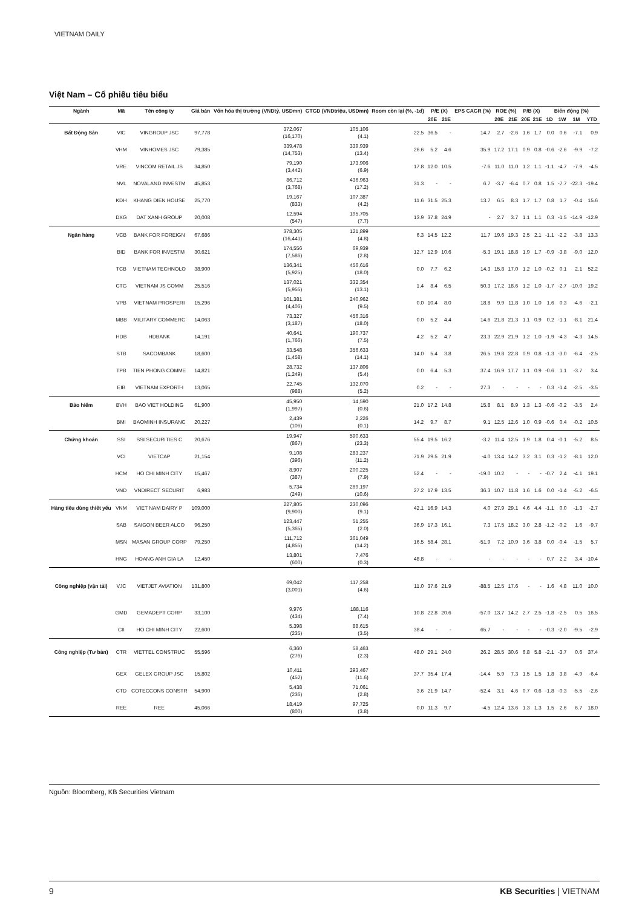VIETNAM DAILY
Việt Nam – Cổ phiếu tiêu biểu
| Ngành | Mã | Tên công ty | Giá bán | Vốn hóa thị trường (VNDtỷ, USDmn) | GTGD (VNDtriệu, USDmn) | Room còn lại (%, -1d) | P/E (X) | | EPS CAGR (%) | ROE (%) | | P/B (X) | | Biến động (%) | | | |
| --- | --- | --- | --- | --- | --- | --- | --- | --- | --- | --- | --- | --- | --- | --- | --- | --- | --- |
| | | | | | | | 20E | 21E | | 20E | 21E | 20E | 21E | 1D | 1W | 1M | YTD |
| Bất Động Sản | VIC | VINGROUP JSC | 97,778 | 372,067 (16,170) | 105,106 (4.1) | 22.5 | 36.5 | - | 14.7 | 2.7 | -2.6 | 1.6 | 1.7 | 0.0 | 0.6 | -7.1 | 0.9 |
| | VHM | VINHOMES JSC | 79,385 | 339,478 (14,753) | 339,939 (13.4) | 26.6 | 5.2 | 4.6 | 35.9 | 17.2 | 17.1 | 0.9 | 0.8 | -0.6 | -2.6 | -9.9 | -7.2 |
| | VRE | VINCOM RETAIL JS | 34,850 | 79,190 (3,442) | 173,906 (6.9) | 17.8 | 12.0 | 10.5 | -7.6 | 11.0 | 11.0 | 1.2 | 1.1 | -1.1 | -4.7 | -7.9 | -4.5 |
| | NVL | NOVALAND INVESTM | 45,853 | 86,712 (3,768) | 436,963 (17.2) | 31.3 | - | - | 6.7 | -3.7 | -6.4 | 0.7 | 0.8 | 1.5 | -7.7 | -22.3 | -19.4 |
| | KDH | KHANG DIEN HOUSE | 25,770 | 19,167 (833) | 107,387 (4.2) | 11.6 | 31.5 | 25.3 | 13.7 | 6.5 | 8.3 | 1.7 | 1.7 | 0.8 | 1.7 | -0.4 | 15.6 |
| | DXG | DAT XANH GROUP | 20,008 | 12,594 (547) | 195,705 (7.7) | 13.9 | 37.8 | 24.9 | - | 2.7 | 3.7 | 1.1 | 1.1 | 0.3 | -1.5 | -14.9 | -12.9 |
| Ngân hàng | VCB | BANK FOR FOREIGN | 67,686 | 378,305 (16,441) | 121,899 (4.8) | 6.3 | 14.5 | 12.2 | 11.7 | 19.6 | 19.3 | 2.5 | 2.1 | -1.1 | -2.2 | -3.8 | 13.3 |
| | BID | BANK FOR INVESTM | 30,621 | 174,556 (7,586) | 69,939 (2.8) | 12.7 | 12.9 | 10.6 | -5.3 | 19.1 | 18.8 | 1.9 | 1.7 | -0.9 | -3.8 | -9.0 | 12.0 |
| | TCB | VIETNAM TECHNOLO | 38,900 | 136,341 (5,925) | 456,616 (18.0) | 0.0 | 7.7 | 6.2 | 14.3 | 15.8 | 17.0 | 1.2 | 1.0 | -0.2 | 0.1 | 2.1 | 52.2 |
| | CTG | VIETNAM JS COMM | 25,516 | 137,021 (5,955) | 332,354 (13.1) | 1.4 | 8.4 | 6.5 | 50.3 | 17.2 | 18.6 | 1.2 | 1.0 | -1.7 | -2.7 | -10.0 | 19.2 |
| | VPB | VIETNAM PROSPERI | 15,296 | 101,381 (4,406) | 240,962 (9.5) | 0.0 | 10.4 | 8.0 | 18.8 | 9.9 | 11.8 | 1.0 | 1.0 | 1.6 | 0.3 | -4.6 | -2.1 |
| | MBB | MILITARY COMMERC | 14,063 | 73,327 (3,187) | 456,316 (18.0) | 0.0 | 5.2 | 4.4 | 14.6 | 21.8 | 21.3 | 1.1 | 0.9 | 0.2 | -1.1 | -8.1 | 21.4 |
| | HDB | HDBANK | 14,191 | 40,641 (1,766) | 190,737 (7.5) | 4.2 | 5.2 | 4.7 | 23.3 | 22.9 | 21.9 | 1.2 | 1.0 | -1.9 | -4.3 | -4.3 | 14.5 |
| | STB | SACOMBANK | 18,600 | 33,548 (1,458) | 356,633 (14.1) | 14.0 | 5.4 | 3.8 | 26.5 | 19.8 | 22.8 | 0.9 | 0.8 | -1.3 | -3.0 | -6.4 | -2.5 |
| | TPB | TIEN PHONG COMME | 14,821 | 28,732 (1,249) | 137,806 (5.4) | 0.0 | 6.4 | 5.3 | 37.4 | 16.9 | 17.7 | 1.1 | 0.9 | -0.6 | 1.1 | -3.7 | 3.4 |
| | EIB | VIETNAM EXPORT-I | 13,065 | 22,745 (988) | 132,070 (5.2) | 0.2 | - | - | 27.3 | - | - | - | - | 0.3 | -1.4 | -2.5 | -3.5 |
| Bảo hiểm | BVH | BAO VIET HOLDING | 61,900 | 45,950 (1,997) | 14,590 (0.6) | 21.0 | 17.2 | 14.8 | 15.8 | 8.1 | 8.9 | 1.3 | 1.3 | -0.6 | -0.2 | -3.5 | 2.4 |
| | BMI | BAOMINH INSURANC | 20,227 | 2,439 (106) | 2,226 (0.1) | 14.2 | 9.7 | 8.7 | 9.1 | 12.5 | 12.6 | 1.0 | 0.9 | -0.6 | 0.4 | -0.2 | 10.5 |
| Chứng khoán | SSI | SSI SECURITIES C | 20,676 | 19,947 (867) | 590,633 (23.3) | 55.4 | 19.5 | 16.2 | -3.2 | 11.4 | 12.5 | 1.9 | 1.8 | 0.4 | -0.1 | -5.2 | 8.5 |
| | VCI | VIETCAP | 21,154 | 9,108 (396) | 283,237 (11.2) | 71.9 | 29.5 | 21.9 | -4.0 | 13.4 | 14.2 | 3.2 | 3.1 | 0.3 | -1.2 | -8.1 | 12.0 |
| | HCM | HO CHI MINH CITY | 15,467 | 8,907 (387) | 200,225 (7.9) | 52.4 | - | - | -19.0 | 10.2 | - | - | - | -0.7 | 2.4 | -4.1 | 19.1 |
| | VND | VNDIRECT SECURIT | 6,983 | 5,734 (249) | 269,197 (10.6) | 27.2 | 17.9 | 13.5 | 36.3 | 10.7 | 11.8 | 1.6 | 1.6 | 0.0 | -1.4 | -5.2 | -6.5 |
| Hàng tiêu dùng thiết yếu | VNM | VIET NAM DAIRY P | 109,000 | 227,805 (9,900) | 230,096 (9.1) | 42.1 | 16.9 | 14.3 | 4.0 | 27.9 | 29.1 | 4.6 | 4.4 | -1.1 | 0.0 | -1.3 | -2.7 |
| | SAB | SAIGON BEER ALCO | 96,250 | 123,447 (5,365) | 51,255 (2.0) | 36.9 | 17.3 | 16.1 | 7.3 | 17.5 | 18.2 | 3.0 | 2.8 | -1.2 | -0.2 | 1.6 | -9.7 |
| | MSN | MASAN GROUP CORP | 79,250 | 111,712 (4,855) | 361,049 (14.2) | 16.5 | 58.4 | 28.1 | -51.9 | 7.2 | 10.9 | 3.6 | 3.8 | 0.0 | -0.4 | -1.5 | 5.7 |
| | HNG | HOANG ANH GIA LA | 12,450 | 13,801 (600) | 7,476 (0.3) | 48.8 | - | - | - | - | - | - | - | 0.7 | 2.2 | 3.4 | -10.4 |
| Công nghiệp (vận tải) | VJC | VIETJET AVIATION | 131,800 | 69,042 (3,001) | 117,258 (4.6) | 11.0 | 37.6 | 21.9 | -88.5 | 12.5 | 17.6 | - | - | 1.6 | 4.8 | 11.0 | 10.0 |
| | GMD | GEMADEPT CORP | 33,100 | 9,976 (434) | 188,116 (7.4) | 10.8 | 22.8 | 20.6 | -57.0 | 13.7 | 14.2 | 2.7 | 2.5 | -1.8 | -2.5 | 0.5 | 16.5 |
| | CII | HO CHI MINH CITY | 22,600 | 5,398 (235) | 88,615 (3.5) | 38.4 | - | - | 65.7 | - | - | - | - | -0.3 | -2.0 | -9.5 | -2.9 |
| Công nghiệp (Tư bản) | CTR | VIETTEL CONSTRUC | 55,596 | 6,360 (276) | 58,463 (2.3) | 48.0 | 29.1 | 24.0 | 26.2 | 28.5 | 30.6 | 6.8 | 5.8 | -2.1 | -3.7 | 0.6 | 37.4 |
| | GEX | GELEX GROUP JSC | 15,802 | 10,411 (452) | 293,467 (11.6) | 37.7 | 35.4 | 17.4 | -14.4 | 5.9 | 7.3 | 1.5 | 1.5 | 1.8 | 3.8 | -4.9 | -6.4 |
| | CTD | COTECCONS CONSTR | 54,900 | 5,438 (236) | 71,061 (2.8) | 3.6 | 21.9 | 14.7 | -52.4 | 3.1 | 4.6 | 0.7 | 0.6 | -1.8 | -0.3 | -5.5 | -2.6 |
| | REE | REE | 45,066 | 18,419 (800) | 97,725 (3.8) | 0.0 | 11.3 | 9.7 | -4.5 | 12.4 | 13.6 | 1.3 | 1.3 | 1.5 | 2.6 | 6.7 | 18.0 |
Nguồn: Bloomberg, KB Securities Vietnam
9 KB Securities | VIETNAM